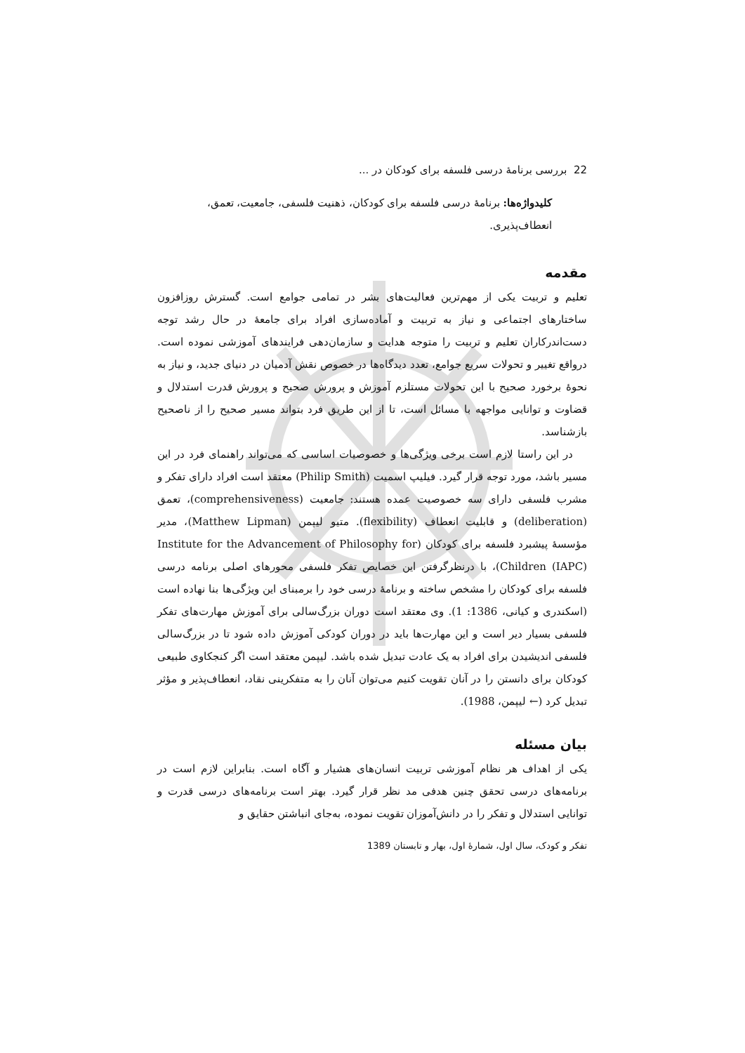22 بررسی برنامهٔ درسی فلسفه برای کودکان در ...
کلیدواژه‌ها: برنامهٔ درسی فلسفه برای کودکان، ذهنیت فلسفی، جامعیت، تعمق، انعطاف‌پذیری.
مقدمه
تعلیم و تربیت یکی از مهم‌ترین فعالیت‌های بشر در تمامی جوامع است. گسترش روزافزون ساختارهای اجتماعی و نیاز به تربیت و آماده‌سازی افراد برای جامعهٔ در حال رشد توجه دست‌اندرکاران تعلیم و تربیت را متوجه هدایت و سازمان‌دهی فرایندهای آموزشی نموده است. درواقع تغییر و تحولات سریع جوامع، تعدد دیدگاه‌ها در خصوص نقش آدمیان در دنیای جدید، و نیاز به نحوهٔ برخورد صحیح با این تحولات مستلزم آموزش و پرورش صحیح و پرورش قدرت استدلال و قضاوت و توانایی مواجهه با مسائل است، تا از این طریق فرد بتواند مسیر صحیح را از ناصحیح بازشناسد.
در این راستا لازم است برخی ویژگی‌ها و خصوصیات اساسی که می‌تواند راهنمای فرد در این مسیر باشد، مورد توجه قرار گیرد. فیلیپ اسمیت (Philip Smith) معتقد است افراد دارای تفکر و مشرب فلسفی دارای سه خصوصیت عمده هستند: جامعیت (comprehensiveness)، تعمق (deliberation) و قابلیت انعطاف (flexibility). متیو لیپمن (Matthew Lipman)، مدیر مؤسسهٔ پیشبرد فلسفه برای کودکان (Institute for the Advancement of Philosophy for Children (IAPC))، با درنظرگرفتن این خصایص تفکر فلسفی محورهای اصلی برنامه درسی فلسفه برای کودکان را مشخص ساخته و برنامهٔ درسی خود را برمبنای این ویژگی‌ها بنا نهاده است (اسکندری و کیانی، 1386: 1). وی معتقد است دوران بزرگ‌سالی برای آموزش مهارت‌های تفکر فلسفی بسیار دیر است و این مهارت‌ها باید در دوران کودکی آموزش داده شود تا در بزرگ‌سالی فلسفی اندیشیدن برای افراد به یک عادت تبدیل شده باشد. لیپمن معتقد است اگر کنجکاوی طبیعی کودکان برای دانستن را در آنان تقویت کنیم می‌توان آنان را به متفکرینی نقاد، انعطاف‌پذیر و مؤثر تبدیل کرد (← لیپمن، 1988).
بیان مسئله
یکی از اهداف هر نظام آموزشی تربیت انسان‌های هشیار و آگاه است. بنابراین لازم است در برنامه‌های درسی تحقق چنین هدفی مد نظر قرار گیرد. بهتر است برنامه‌های درسی قدرت و توانایی استدلال و تفکر را در دانش‌آموزان تقویت نموده، به‌جای انباشتن حقایق و
تفکر و کودک، سال اول، شمارهٔ اول، بهار و تابستان 1389